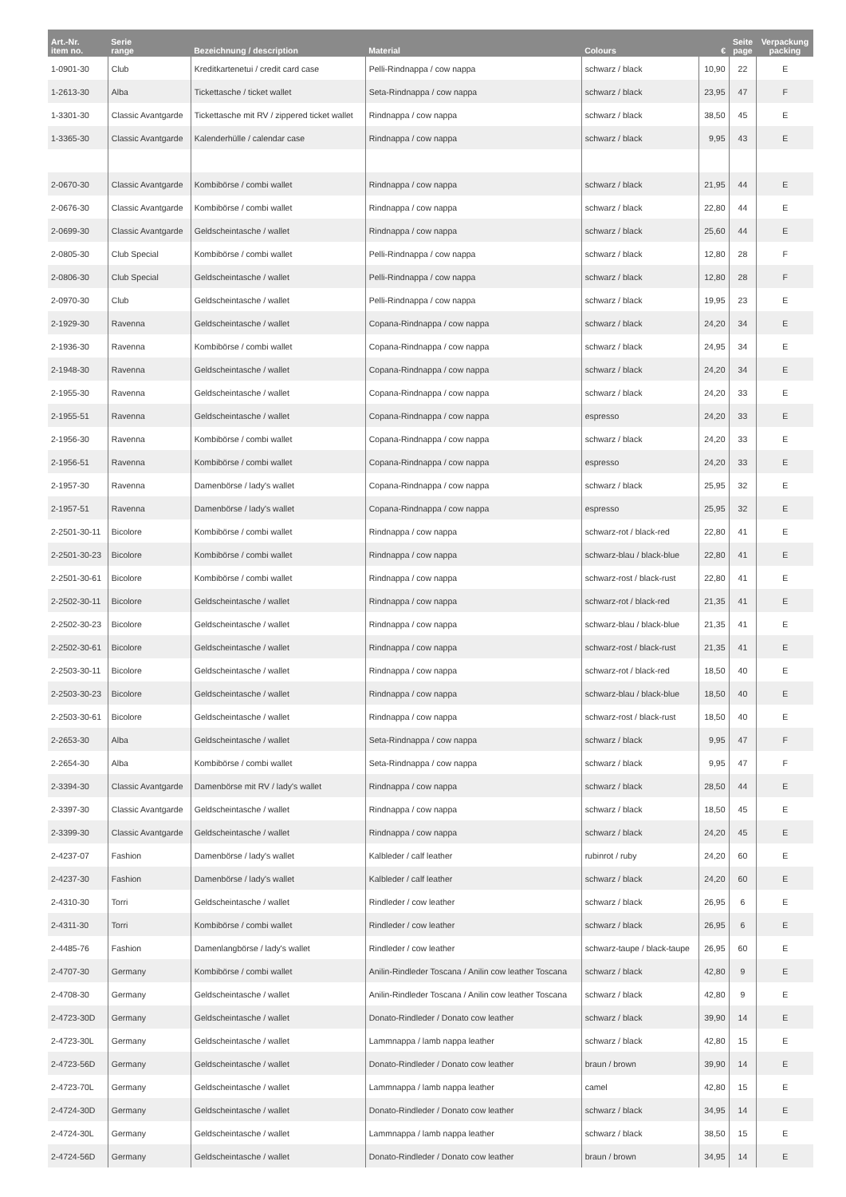| Art.-Nr. item no. | Serie range | Bezeichnung / description | Material | Colours | € | Seite page | Verpackung packing |
| --- | --- | --- | --- | --- | --- | --- | --- |
| 1-0901-30 | Club | Kreditkartenetui / credit card case | Pelli-Rindnappa / cow nappa | schwarz / black | 10,90 | 22 | E |
| 1-2613-30 | Alba | Tickettasche / ticket wallet | Seta-Rindnappa / cow nappa | schwarz / black | 23,95 | 47 | F |
| 1-3301-30 | Classic Avantgarde | Tickettasche mit RV / zippered ticket wallet | Rindnappa / cow nappa | schwarz / black | 38,50 | 45 | E |
| 1-3365-30 | Classic Avantgarde | Kalenderhülle / calendar case | Rindnappa / cow nappa | schwarz / black | 9,95 | 43 | E |
| 2-0670-30 | Classic Avantgarde | Kombibörse / combi wallet | Rindnappa / cow nappa | schwarz / black | 21,95 | 44 | E |
| 2-0676-30 | Classic Avantgarde | Kombibörse / combi wallet | Rindnappa / cow nappa | schwarz / black | 22,80 | 44 | E |
| 2-0699-30 | Classic Avantgarde | Geldscheintasche / wallet | Rindnappa / cow nappa | schwarz / black | 25,60 | 44 | E |
| 2-0805-30 | Club Special | Kombibörse / combi wallet | Pelli-Rindnappa / cow nappa | schwarz / black | 12,80 | 28 | F |
| 2-0806-30 | Club Special | Geldscheintasche / wallet | Pelli-Rindnappa / cow nappa | schwarz / black | 12,80 | 28 | F |
| 2-0970-30 | Club | Geldscheintasche / wallet | Pelli-Rindnappa / cow nappa | schwarz / black | 19,95 | 23 | E |
| 2-1929-30 | Ravenna | Geldscheintasche / wallet | Copana-Rindnappa / cow nappa | schwarz / black | 24,20 | 34 | E |
| 2-1936-30 | Ravenna | Kombibörse / combi wallet | Copana-Rindnappa / cow nappa | schwarz / black | 24,95 | 34 | E |
| 2-1948-30 | Ravenna | Geldscheintasche / wallet | Copana-Rindnappa / cow nappa | schwarz / black | 24,20 | 34 | E |
| 2-1955-30 | Ravenna | Geldscheintasche / wallet | Copana-Rindnappa / cow nappa | schwarz / black | 24,20 | 33 | E |
| 2-1955-51 | Ravenna | Geldscheintasche / wallet | Copana-Rindnappa / cow nappa | espresso | 24,20 | 33 | E |
| 2-1956-30 | Ravenna | Kombibörse / combi wallet | Copana-Rindnappa / cow nappa | schwarz / black | 24,20 | 33 | E |
| 2-1956-51 | Ravenna | Kombibörse / combi wallet | Copana-Rindnappa / cow nappa | espresso | 24,20 | 33 | E |
| 2-1957-30 | Ravenna | Damenbörse / lady's wallet | Copana-Rindnappa / cow nappa | schwarz / black | 25,95 | 32 | E |
| 2-1957-51 | Ravenna | Damenbörse / lady's wallet | Copana-Rindnappa / cow nappa | espresso | 25,95 | 32 | E |
| 2-2501-30-11 | Bicolore | Kombibörse / combi wallet | Rindnappa / cow nappa | schwarz-rot / black-red | 22,80 | 41 | E |
| 2-2501-30-23 | Bicolore | Kombibörse / combi wallet | Rindnappa / cow nappa | schwarz-blau / black-blue | 22,80 | 41 | E |
| 2-2501-30-61 | Bicolore | Kombibörse / combi wallet | Rindnappa / cow nappa | schwarz-rost / black-rust | 22,80 | 41 | E |
| 2-2502-30-11 | Bicolore | Geldscheintasche / wallet | Rindnappa / cow nappa | schwarz-rot / black-red | 21,35 | 41 | E |
| 2-2502-30-23 | Bicolore | Geldscheintasche / wallet | Rindnappa / cow nappa | schwarz-blau / black-blue | 21,35 | 41 | E |
| 2-2502-30-61 | Bicolore | Geldscheintasche / wallet | Rindnappa / cow nappa | schwarz-rost / black-rust | 21,35 | 41 | E |
| 2-2503-30-11 | Bicolore | Geldscheintasche / wallet | Rindnappa / cow nappa | schwarz-rot / black-red | 18,50 | 40 | E |
| 2-2503-30-23 | Bicolore | Geldscheintasche / wallet | Rindnappa / cow nappa | schwarz-blau / black-blue | 18,50 | 40 | E |
| 2-2503-30-61 | Bicolore | Geldscheintasche / wallet | Rindnappa / cow nappa | schwarz-rost / black-rust | 18,50 | 40 | E |
| 2-2653-30 | Alba | Geldscheintasche / wallet | Seta-Rindnappa / cow nappa | schwarz / black | 9,95 | 47 | F |
| 2-2654-30 | Alba | Kombibörse / combi wallet | Seta-Rindnappa / cow nappa | schwarz / black | 9,95 | 47 | F |
| 2-3394-30 | Classic Avantgarde | Damenbörse mit RV / lady's wallet | Rindnappa / cow nappa | schwarz / black | 28,50 | 44 | E |
| 2-3397-30 | Classic Avantgarde | Geldscheintasche / wallet | Rindnappa / cow nappa | schwarz / black | 18,50 | 45 | E |
| 2-3399-30 | Classic Avantgarde | Geldscheintasche / wallet | Rindnappa / cow nappa | schwarz / black | 24,20 | 45 | E |
| 2-4237-07 | Fashion | Damenbörse / lady's wallet | Kalbleder / calf leather | rubinrot / ruby | 24,20 | 60 | E |
| 2-4237-30 | Fashion | Damenbörse / lady's wallet | Kalbleder / calf leather | schwarz / black | 24,20 | 60 | E |
| 2-4310-30 | Torri | Geldscheintasche / wallet | Rindleder / cow leather | schwarz / black | 26,95 | 6 | E |
| 2-4311-30 | Torri | Kombibörse / combi wallet | Rindleder / cow leather | schwarz / black | 26,95 | 6 | E |
| 2-4485-76 | Fashion | Damenlangbörse / lady's wallet | Rindleder / cow leather | schwarz-taupe / black-taupe | 26,95 | 60 | E |
| 2-4707-30 | Germany | Kombibörse / combi wallet | Anilin-Rindleder Toscana / Anilin cow leather Toscana | schwarz / black | 42,80 | 9 | E |
| 2-4708-30 | Germany | Geldscheintasche / wallet | Anilin-Rindleder Toscana / Anilin cow leather Toscana | schwarz / black | 42,80 | 9 | E |
| 2-4723-30D | Germany | Geldscheintasche / wallet | Donato-Rindleder / Donato cow leather | schwarz / black | 39,90 | 14 | E |
| 2-4723-30L | Germany | Geldscheintasche / wallet | Lammnappa / lamb nappa leather | schwarz / black | 42,80 | 15 | E |
| 2-4723-56D | Germany | Geldscheintasche / wallet | Donato-Rindleder / Donato cow leather | braun / brown | 39,90 | 14 | E |
| 2-4723-70L | Germany | Geldscheintasche / wallet | Lammnappa / lamb nappa leather | camel | 42,80 | 15 | E |
| 2-4724-30D | Germany | Geldscheintasche / wallet | Donato-Rindleder / Donato cow leather | schwarz / black | 34,95 | 14 | E |
| 2-4724-30L | Germany | Geldscheintasche / wallet | Lammnappa / lamb nappa leather | schwarz / black | 38,50 | 15 | E |
| 2-4724-56D | Germany | Geldscheintasche / wallet | Donato-Rindleder / Donato cow leather | braun / brown | 34,95 | 14 | E |